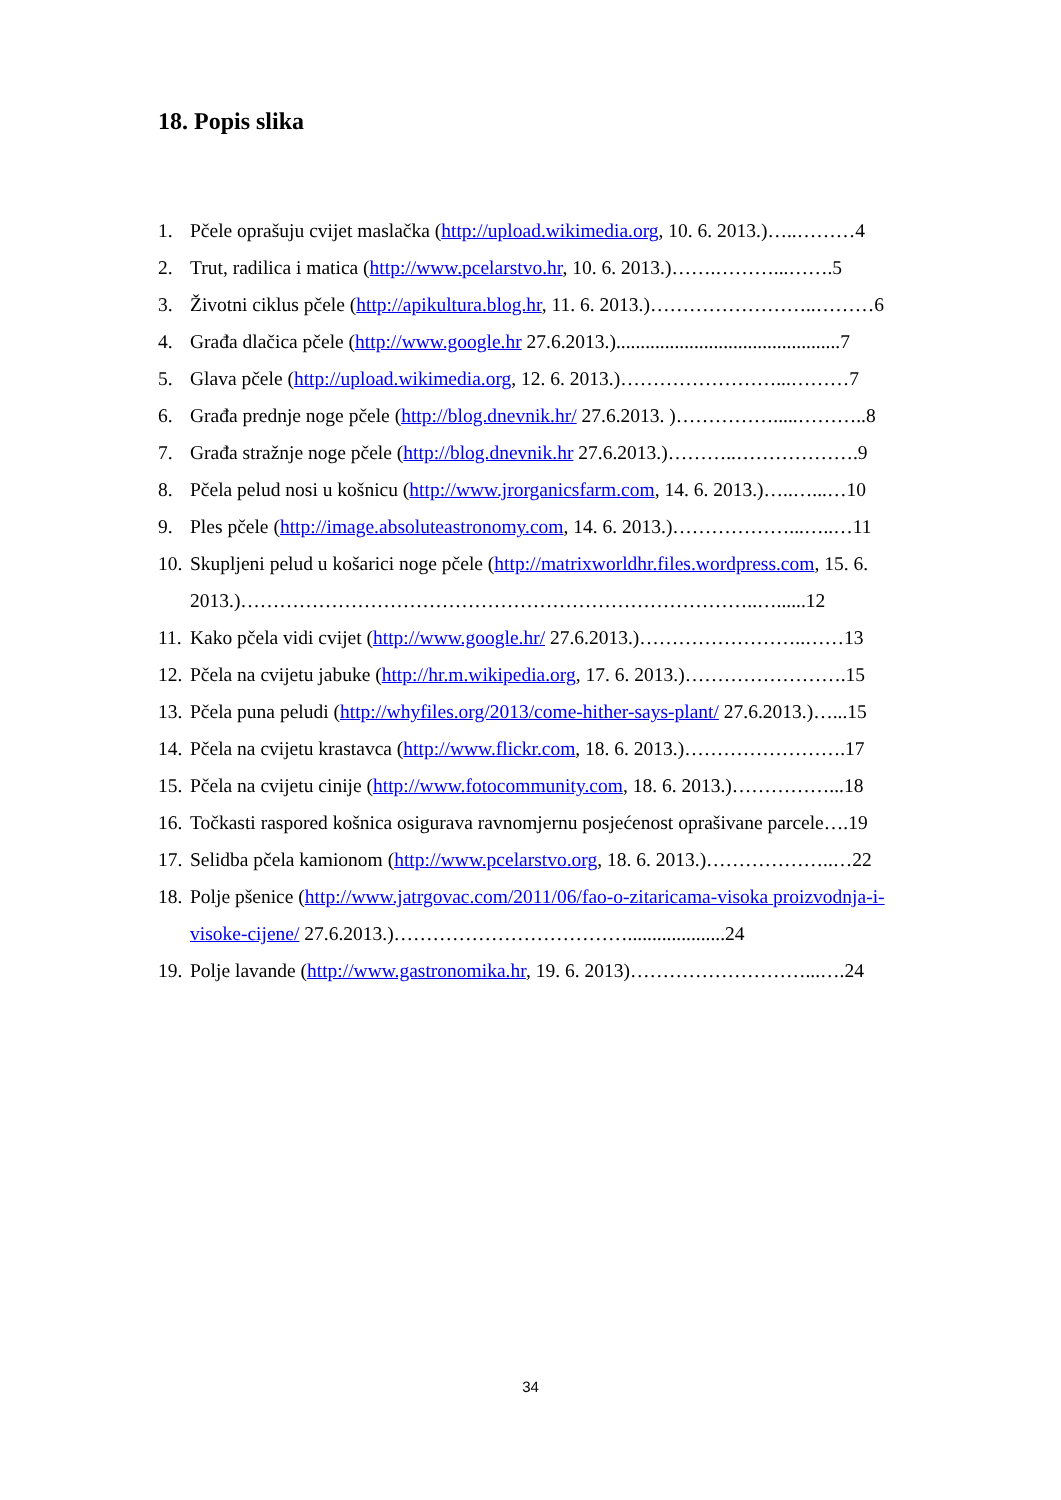18. Popis slika
1. Pčele oprašuju cvijet maslačka (http://upload.wikimedia.org, 10. 6. 2013.)…..………4
2. Trut, radilica i matica (http://www.pcelarstvo.hr, 10. 6. 2013.)…….………...…….5
3. Životni ciklus pčele (http://apikultura.blog.hr, 11. 6. 2013.)……………………..………6
4. Građa dlačica pčele (http://www.google.hr 27.6.2013.)..............................................7
5. Glava pčele (http://upload.wikimedia.org, 12. 6. 2013.)……………………...………7
6. Građa prednje noge pčele (http://blog.dnevnik.hr/ 27.6.2013. )…………….....………..8
7. Građa stražnje noge pčele (http://blog.dnevnik.hr 27.6.2013.)………..……………….9
8. Pčela pelud nosi u košnicu (http://www.jrorganicsfarm.com, 14. 6. 2013.)…..…...…10
9. Ples pčele (http://image.absoluteastronomy.com, 14. 6. 2013.)………………...…..…11
10. Skupljeni pelud u košarici noge pčele (http://matrixworldhr.files.wordpress.com, 15. 6. 2013.)……………………………………………………………………..…......12
11. Kako pčela vidi cvijet (http://www.google.hr/ 27.6.2013.)……………………..……13
12. Pčela na cvijetu jabuke (http://hr.m.wikipedia.org, 17. 6. 2013.)…………………….15
13. Pčela puna peludi (http://whyfiles.org/2013/come-hither-says-plant/ 27.6.2013.)…...15
14. Pčela na cvijetu krastavca (http://www.flickr.com, 18. 6. 2013.)…………………….17
15. Pčela na cvijetu cinije (http://www.fotocommunity.com, 18. 6. 2013.)……………...18
16. Točkasti raspored košnica osigurava ravnomjernu posjećenost oprašivane parcele….19
17. Selidba pčela kamionom (http://www.pcelarstvo.org, 18. 6. 2013.)………………..…22
18. Polje pšenice (http://www.jatrgovac.com/2011/06/fao-o-zitaricama-visoka proizvodnja-i-visoke-cijene/ 27.6.2013.)………………………………....................24
19. Polje lavande (http://www.gastronomika.hr, 19. 6. 2013)………………………...….24
34